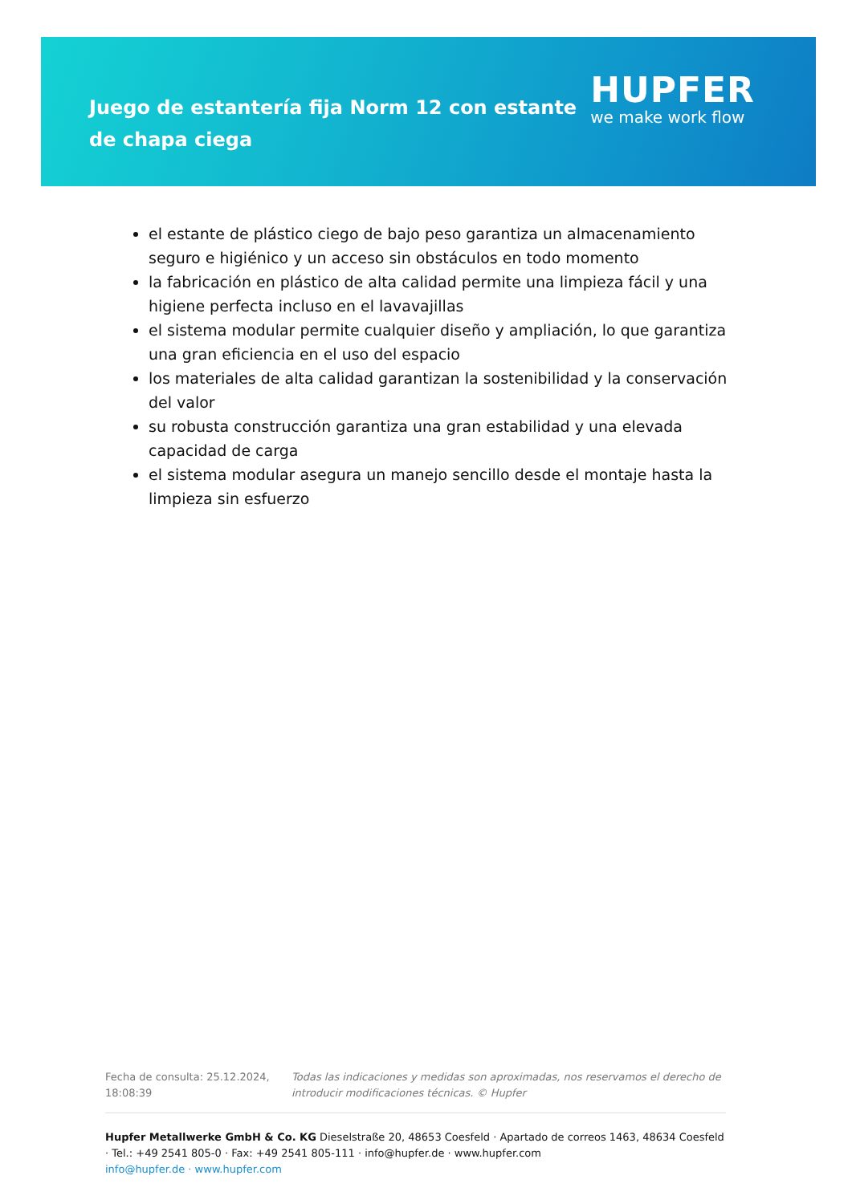Juego de estantería fija Norm 12 con estante de chapa ciega
HUPFER
we make work flow
el estante de plástico ciego de bajo peso garantiza un almacenamiento seguro e higiénico y un acceso sin obstáculos en todo momento
la fabricación en plástico de alta calidad permite una limpieza fácil y una higiene perfecta incluso en el lavavajillas
el sistema modular permite cualquier diseño y ampliación, lo que garantiza una gran eficiencia en el uso del espacio
los materiales de alta calidad garantizan la sostenibilidad y la conservación del valor
su robusta construcción garantiza una gran estabilidad y una elevada capacidad de carga
el sistema modular asegura un manejo sencillo desde el montaje hasta la limpieza sin esfuerzo
Fecha de consulta: 25.12.2024, 18:08:39
Todas las indicaciones y medidas son aproximadas, nos reservamos el derecho de introducir modificaciones técnicas. © Hupfer
Hupfer Metallwerke GmbH & Co. KG Dieselstraße 20, 48653 Coesfeld · Apartado de correos 1463, 48634 Coesfeld · Tel.: +49 2541 805-0 · Fax: +49 2541 805-111 · info@hupfer.de · www.hupfer.com
info@hupfer.de · www.hupfer.com